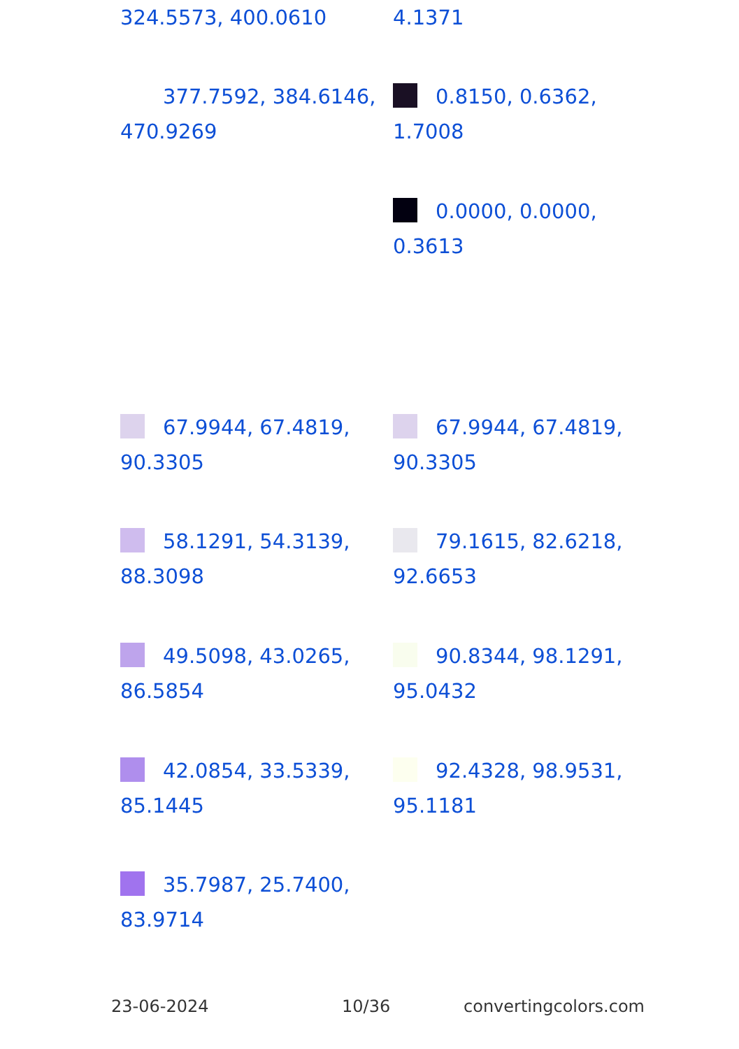324.5573, 400.0610 4.1371
377.7592, 384.6146, 470.9269
0.8150, 0.6362, 1.7008
0.0000, 0.0000, 0.3613
67.9944, 67.4819, 90.3305
67.9944, 67.4819, 90.3305
58.1291, 54.3139, 88.3098
79.1615, 82.6218, 92.6653
49.5098, 43.0265, 86.5854
90.8344, 98.1291, 95.0432
42.0854, 33.5339, 85.1445
92.4328, 98.9531, 95.1181
35.7987, 25.7400, 83.9714
23-06-2024 10/36 convertingcolors.com